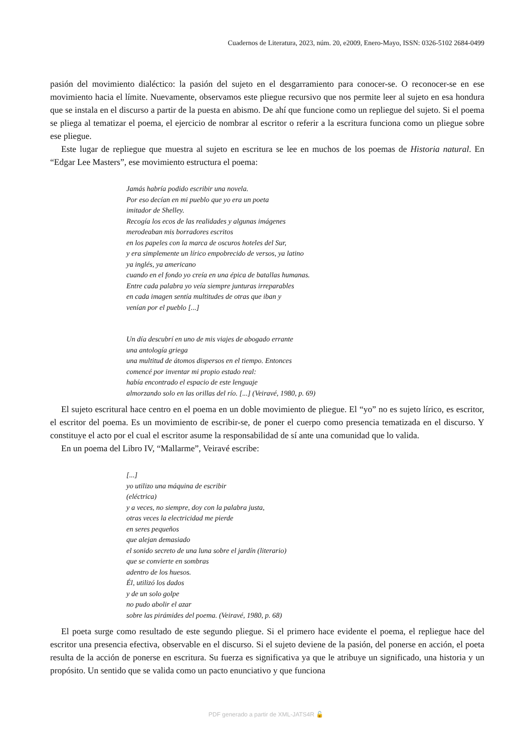Cuadernos de Literatura, 2023, núm. 20, e2009, Enero-Mayo, ISSN: 0326-5102 2684-0499
pasión del movimiento dialéctico: la pasión del sujeto en el desgarramiento para conocer-se. O reconocer-se en ese movimiento hacia el límite. Nuevamente, observamos este pliegue recursivo que nos permite leer al sujeto en esa hondura que se instala en el discurso a partir de la puesta en abismo. De ahí que funcione como un repliegue del sujeto. Si el poema se pliega al tematizar el poema, el ejercicio de nombrar al escritor o referir a la escritura funciona como un pliegue sobre ese pliegue.
Este lugar de repliegue que muestra al sujeto en escritura se lee en muchos de los poemas de Historia natural. En “Edgar Lee Masters”, ese movimiento estructura el poema:
Jamás habría podido escribir una novela.
Por eso decían en mi pueblo que yo era un poeta
imitador de Shelley.
Recogía los ecos de las realidades y algunas imágenes
merodeaban mis borradores escritos
en los papeles con la marca de oscuros hoteles del Sur,
y era simplemente un lírico empobrecido de versos, ya latino
ya inglés, ya americano
cuando en el fondo yo creía en una épica de batallas humanas.
Entre cada palabra yo veía siempre junturas irreparables
en cada imagen sentía multitudes de otras que iban y
venían por el pueblo [...]
Un día descubrí en uno de mis viajes de abogado errante
una antología griega
una multitud de átomos dispersos en el tiempo. Entonces
comencé por inventar mi propio estado real:
había encontrado el espacio de este lenguaje
almorzando solo en las orillas del río. [...] (Veiravé, 1980, p. 69)
El sujeto escritural hace centro en el poema en un doble movimiento de pliegue. El “yo” no es sujeto lírico, es escritor, el escritor del poema. Es un movimiento de escribir-se, de poner el cuerpo como presencia tematizada en el discurso. Y constituye el acto por el cual el escritor asume la responsabilidad de sí ante una comunidad que lo valida.
En un poema del Libro IV, “Mallarme”, Veiravé escribe:
[...]
yo utilizo una máquina de escribir
(eléctrica)
y a veces, no siempre, doy con la palabra justa,
otras veces la electricidad me pierde
en seres pequeños
que alejan demasiado
el sonido secreto de una luna sobre el jardín (literario)
que se convierte en sombras
adentro de los huesos.
Él, utilizó los dados
y de un solo golpe
no pudo abolir el azar
sobre las pirámides del poema. (Veiravé, 1980, p. 68)
El poeta surge como resultado de este segundo pliegue. Si el primero hace evidente el poema, el repliegue hace del escritor una presencia efectiva, observable en el discurso. Si el sujeto deviene de la pasión, del ponerse en acción, el poeta resulta de la acción de ponerse en escritura. Su fuerza es significativa ya que le atribuye un significado, una historia y un propósito. Un sentido que se valida como un pacto enunciativo y que funciona
PDF generado a partir de XML-JATS4R 🔓